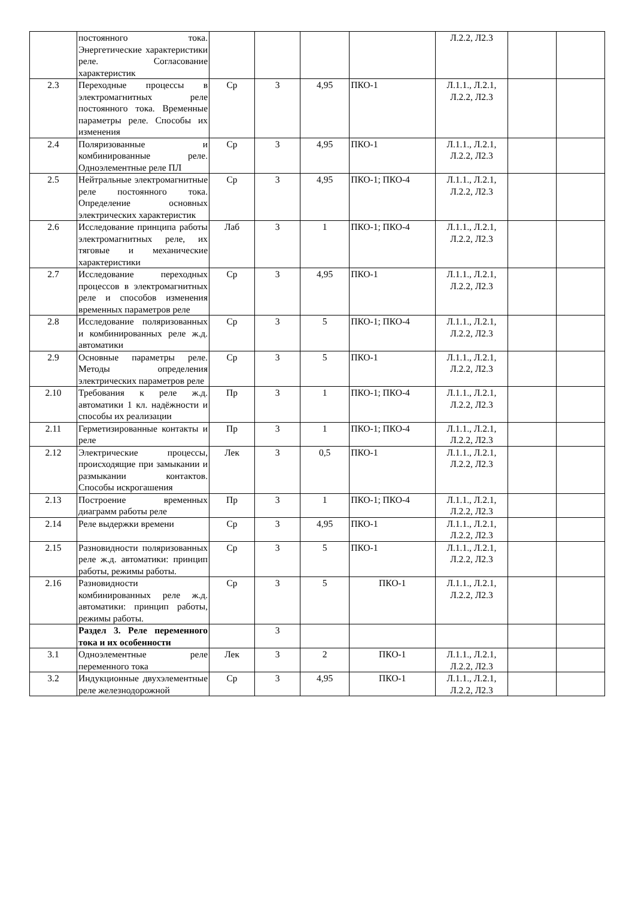| | постоянного тока. Энергетические характеристики реле. Согласование характеристик | | | | | Л.2.2, Л2.3 | | |
| 2.3 | Переходные процессы в электромагнитных реле постоянного тока. Временные параметры реле. Способы их изменения | Ср | 3 | 4,95 | ПКО-1 | Л.1.1., Л.2.1, Л.2.2, Л2.3 | | |
| 2.4 | Поляризованные и комбинированные реле. Одноэлементные реле ПЛ | Ср | 3 | 4,95 | ПКО-1 | Л.1.1., Л.2.1, Л.2.2, Л2.3 | | |
| 2.5 | Нейтральные электромагнитные реле постоянного тока. Определение основных электрических характеристик | Ср | 3 | 4,95 | ПКО-1; ПКО-4 | Л.1.1., Л.2.1, Л.2.2, Л2.3 | | |
| 2.6 | Исследование принципа работы электромагнитных реле, их тяговые и механические характеристики | Лаб | 3 | 1 | ПКО-1; ПКО-4 | Л.1.1., Л.2.1, Л.2.2, Л2.3 | | |
| 2.7 | Исследование переходных процессов в электромагнитных реле и способов изменения временных параметров реле | Ср | 3 | 4,95 | ПКО-1 | Л.1.1., Л.2.1, Л.2.2, Л2.3 | | |
| 2.8 | Исследование поляризованных и комбинированных реле ж.д. автоматики | Ср | 3 | 5 | ПКО-1; ПКО-4 | Л.1.1., Л.2.1, Л.2.2, Л2.3 | | |
| 2.9 | Основные параметры реле. Методы определения электрических параметров реле | Ср | 3 | 5 | ПКО-1 | Л.1.1., Л.2.1, Л.2.2, Л2.3 | | |
| 2.10 | Требования к реле ж.д. автоматики 1 кл. надёжности и способы их реализации | Пр | 3 | 1 | ПКО-1; ПКО-4 | Л.1.1., Л.2.1, Л.2.2, Л2.3 | | |
| 2.11 | Герметизированные контакты и реле | Пр | 3 | 1 | ПКО-1; ПКО-4 | Л.1.1., Л.2.1, Л.2.2, Л2.3 | | |
| 2.12 | Электрические процессы, происходящие при замыкании и размыкании контактов. Способы искрогашения | Лек | 3 | 0,5 | ПКО-1 | Л.1.1., Л.2.1, Л.2.2, Л2.3 | | |
| 2.13 | Построение временных диаграмм работы реле | Пр | 3 | 1 | ПКО-1; ПКО-4 | Л.1.1., Л.2.1, Л.2.2, Л2.3 | | |
| 2.14 | Реле выдержки времени | Ср | 3 | 4,95 | ПКО-1 | Л.1.1., Л.2.1, Л.2.2, Л2.3 | | |
| 2.15 | Разновидности поляризованных реле ж.д. автоматики: принцип работы, режимы работы. | Ср | 3 | 5 | ПКО-1 | Л.1.1., Л.2.1, Л.2.2, Л2.3 | | |
| 2.16 | Разновидности комбинированных реле ж.д. автоматики: принцип работы, режимы работы. | Ср | 3 | 5 | ПКО-1 | Л.1.1., Л.2.1, Л.2.2, Л2.3 | | |
| | Раздел 3. Реле переменного тока и их особенности | | 3 | | | | | |
| 3.1 | Одноэлементные реле переменного тока | Лек | 3 | 2 | ПКО-1 | Л.1.1., Л.2.1, Л.2.2, Л2.3 | | |
| 3.2 | Индукционные двухэлементные реле железнодорожной | Ср | 3 | 4,95 | ПКО-1 | Л.1.1., Л.2.1, Л.2.2, Л2.3 | | |